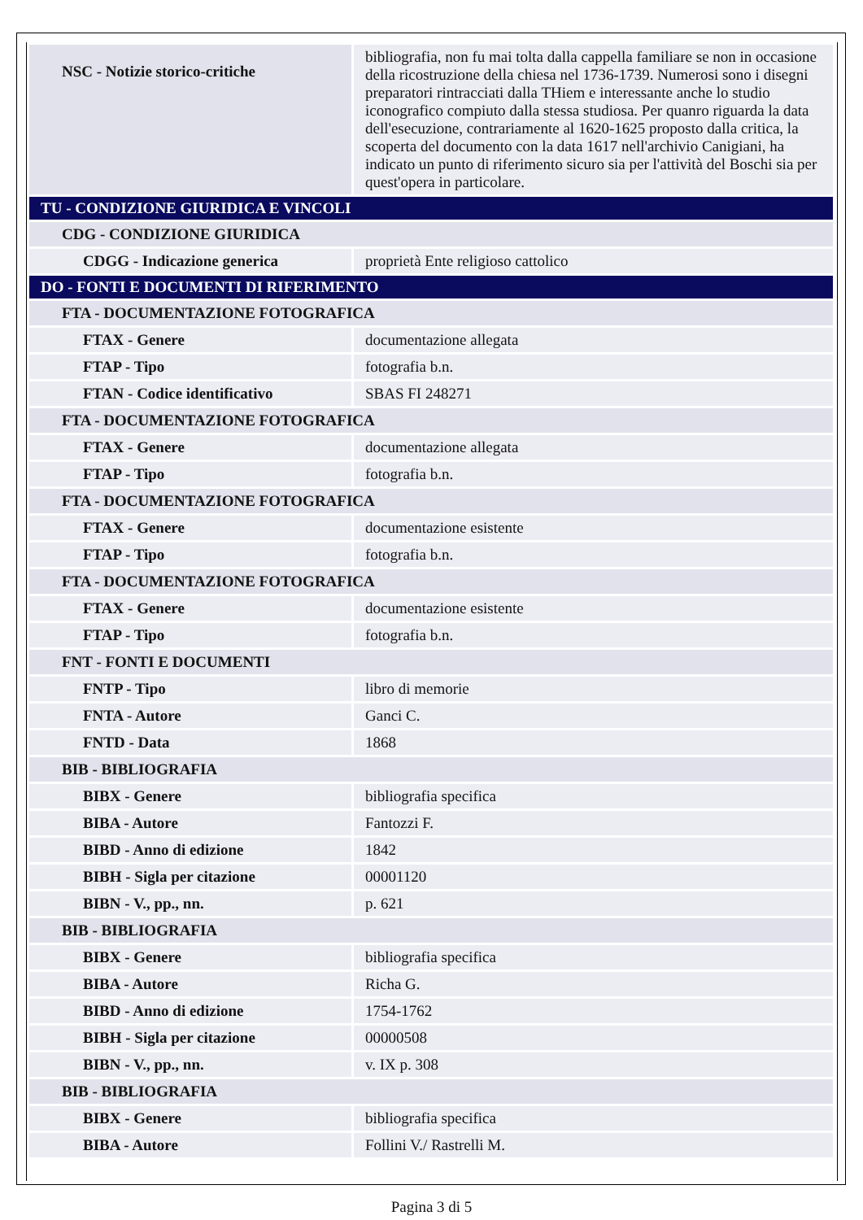| NSC - Notizie storico-critiche | bibliografia, non fu mai tolta dalla cappella familiare se non in occasione della ricostruzione della chiesa nel 1736-1739. Numerosi sono i disegni preparatori rintracciati dalla THiem e interessante anche lo studio iconografico compiuto dalla stessa studiosa. Per quanro riguarda la data dell'esecuzione, contrariamente al 1620-1625 proposto dalla critica, la scoperta del documento con la data 1617 nell'archivio Canigiani, ha indicato un punto di riferimento sicuro sia per l'attività del Boschi sia per quest'opera in particolare. |
| TU - CONDIZIONE GIURIDICA E VINCOLI | |
| CDG - CONDIZIONE GIURIDICA | |
| CDGG - Indicazione generica | proprietà Ente religioso cattolico |
| DO - FONTI E DOCUMENTI DI RIFERIMENTO | |
| FTA - DOCUMENTAZIONE FOTOGRAFICA | |
| FTAX - Genere | documentazione allegata |
| FTAP - Tipo | fotografia b.n. |
| FTAN - Codice identificativo | SBAS FI 248271 |
| FTA - DOCUMENTAZIONE FOTOGRAFICA | |
| FTAX - Genere | documentazione allegata |
| FTAP - Tipo | fotografia b.n. |
| FTA - DOCUMENTAZIONE FOTOGRAFICA | |
| FTAX - Genere | documentazione esistente |
| FTAP - Tipo | fotografia b.n. |
| FTA - DOCUMENTAZIONE FOTOGRAFICA | |
| FTAX - Genere | documentazione esistente |
| FTAP - Tipo | fotografia b.n. |
| FNT - FONTI E DOCUMENTI | |
| FNTP - Tipo | libro di memorie |
| FNTA - Autore | Ganci C. |
| FNTD - Data | 1868 |
| BIB - BIBLIOGRAFIA | |
| BIBX - Genere | bibliografia specifica |
| BIBA - Autore | Fantozzi F. |
| BIBD - Anno di edizione | 1842 |
| BIBH - Sigla per citazione | 00001120 |
| BIBN - V., pp., nn. | p. 621 |
| BIB - BIBLIOGRAFIA | |
| BIBX - Genere | bibliografia specifica |
| BIBA - Autore | Richa G. |
| BIBD - Anno di edizione | 1754-1762 |
| BIBH - Sigla per citazione | 00000508 |
| BIBN - V., pp., nn. | v. IX p. 308 |
| BIB - BIBLIOGRAFIA | |
| BIBX - Genere | bibliografia specifica |
| BIBA - Autore | Follini V./ Rastrelli M. |
Pagina 3 di 5